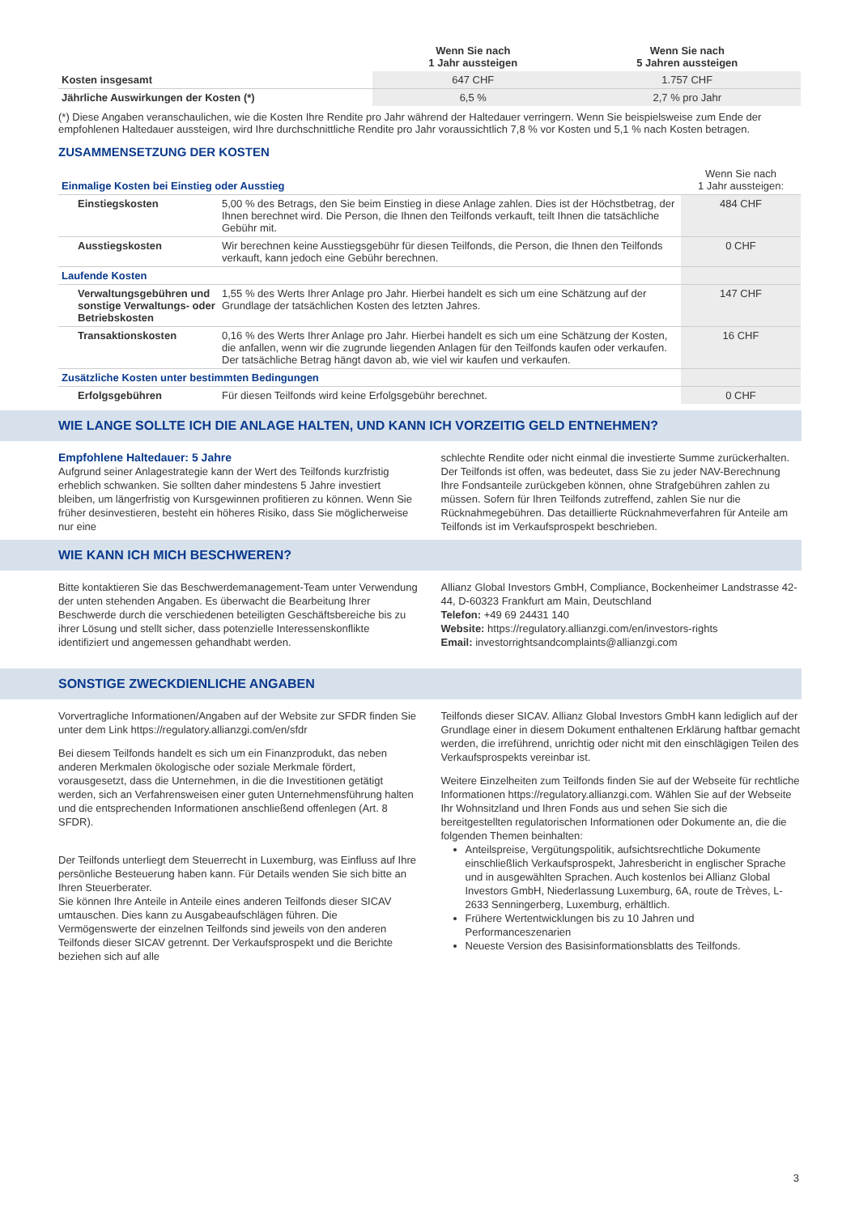| | Wenn Sie nach 1 Jahr aussteigen | Wenn Sie nach 5 Jahren aussteigen |
| --- | --- | --- |
| Kosten insgesamt | 647 CHF | 1.757 CHF |
| Jährliche Auswirkungen der Kosten (*) | 6,5 % | 2,7 % pro Jahr |
(*) Diese Angaben veranschaulichen, wie die Kosten Ihre Rendite pro Jahr während der Haltedauer verringern. Wenn Sie beispielsweise zum Ende der empfohlenen Haltedauer aussteigen, wird Ihre durchschnittliche Rendite pro Jahr voraussichtlich 7,8 % vor Kosten und 5,1 % nach Kosten betragen.
ZUSAMMENSETZUNG DER KOSTEN
| Einmalige Kosten bei Einstieg oder Ausstieg | | Wenn Sie nach 1 Jahr aussteigen: |
| Einstiegskosten | 5,00 % des Betrags, den Sie beim Einstieg in diese Anlage zahlen. Dies ist der Höchstbetrag, der Ihnen berechnet wird. Die Person, die Ihnen den Teilfonds verkauft, teilt Ihnen die tatsächliche Gebühr mit. | 484 CHF |
| Ausstiegskosten | Wir berechnen keine Ausstiegsgebühr für diesen Teilfonds, die Person, die Ihnen den Teilfonds verkauft, kann jedoch eine Gebühr berechnen. | 0 CHF |
| Laufende Kosten | | |
| Verwaltungsgebühren und sonstige Verwaltungs- oder Betriebskosten | 1,55 % des Werts Ihrer Anlage pro Jahr. Hierbei handelt es sich um eine Schätzung auf der Grundlage der tatsächlichen Kosten des letzten Jahres. | 147 CHF |
| Transaktionskosten | 0,16 % des Werts Ihrer Anlage pro Jahr. Hierbei handelt es sich um eine Schätzung der Kosten, die anfallen, wenn wir die zugrunde liegenden Anlagen für den Teilfonds kaufen oder verkaufen. Der tatsächliche Betrag hängt davon ab, wie viel wir kaufen und verkaufen. | 16 CHF |
| Zusätzliche Kosten unter bestimmten Bedingungen | | |
| Erfolgsgebühren | Für diesen Teilfonds wird keine Erfolgsgebühr berechnet. | 0 CHF |
WIE LANGE SOLLTE ICH DIE ANLAGE HALTEN, UND KANN ICH VORZEITIG GELD ENTNEHMEN?
Empfohlene Haltedauer: 5 Jahre
Aufgrund seiner Anlagestrategie kann der Wert des Teilfonds kurzfristig erheblich schwanken. Sie sollten daher mindestens 5 Jahre investiert bleiben, um längerfristig von Kursgewinnen profitieren zu können. Wenn Sie früher desinvestieren, besteht ein höheres Risiko, dass Sie möglicherweise nur eine
schlechte Rendite oder nicht einmal die investierte Summe zurückerhalten. Der Teilfonds ist offen, was bedeutet, dass Sie zu jeder NAV-Berechnung Ihre Fondsanteile zurückgeben können, ohne Strafgebühren zahlen zu müssen. Sofern für Ihren Teilfonds zutreffend, zahlen Sie nur die Rücknahmegebühren. Das detaillierte Rücknahmeverfahren für Anteile am Teilfonds ist im Verkaufsprospekt beschrieben.
WIE KANN ICH MICH BESCHWEREN?
Bitte kontaktieren Sie das Beschwerdemanagement-Team unter Verwendung der unten stehenden Angaben. Es überwacht die Bearbeitung Ihrer Beschwerde durch die verschiedenen beteiligten Geschäftsbereiche bis zu ihrer Lösung und stellt sicher, dass potenzielle Interessenskonflikte identifiziert und angemessen gehandhabt werden.
Allianz Global Investors GmbH, Compliance, Bockenheimer Landstrasse 42-44, D-60323 Frankfurt am Main, Deutschland
Telefon: +49 69 24431 140
Website: https://regulatory.allianzgi.com/en/investors-rights
Email: investorrightsandcomplaints@allianzgi.com
SONSTIGE ZWECKDIENLICHE ANGABEN
Vorvertragliche Informationen/Angaben auf der Website zur SFDR finden Sie unter dem Link https://regulatory.allianzgi.com/en/sfdr
Bei diesem Teilfonds handelt es sich um ein Finanzprodukt, das neben anderen Merkmalen ökologische oder soziale Merkmale fördert, vorausgesetzt, dass die Unternehmen, in die die Investitionen getätigt werden, sich an Verfahrensweisen einer guten Unternehmensführung halten und die entsprechenden Informationen anschließend offenlegen (Art. 8 SFDR).
Der Teilfonds unterliegt dem Steuerrecht in Luxemburg, was Einfluss auf Ihre persönliche Besteuerung haben kann. Für Details wenden Sie sich bitte an Ihren Steuerberater.
Sie können Ihre Anteile in Anteile eines anderen Teilfonds dieser SICAV umtauschen. Dies kann zu Ausgabeaufschlägen führen. Die Vermögenswerte der einzelnen Teilfonds sind jeweils von den anderen Teilfonds dieser SICAV getrennt. Der Verkaufsprospekt und die Berichte beziehen sich auf alle
Teilfonds dieser SICAV. Allianz Global Investors GmbH kann lediglich auf der Grundlage einer in diesem Dokument enthaltenen Erklärung haftbar gemacht werden, die irreführend, unrichtig oder nicht mit den einschlägigen Teilen des Verkaufsprospekts vereinbar ist.
Weitere Einzelheiten zum Teilfonds finden Sie auf der Webseite für rechtliche Informationen https://regulatory.allianzgi.com. Wählen Sie auf der Webseite Ihr Wohnsitzland und Ihren Fonds aus und sehen Sie sich die bereitgestellten regulatorischen Informationen oder Dokumente an, die die folgenden Themen beinhalten:
Anteilspreise, Vergütungspolitik, aufsichtsrechtliche Dokumente einschließlich Verkaufsprospekt, Jahresbericht in englischer Sprache und in ausgewählten Sprachen. Auch kostenlos bei Allianz Global Investors GmbH, Niederlassung Luxemburg, 6A, route de Trèves, L-2633 Senningerberg, Luxemburg, erhältlich.
Frühere Wertentwicklungen bis zu 10 Jahren und Performanceszenarien
Neueste Version des Basisinformationsblatts des Teilfonds.
3